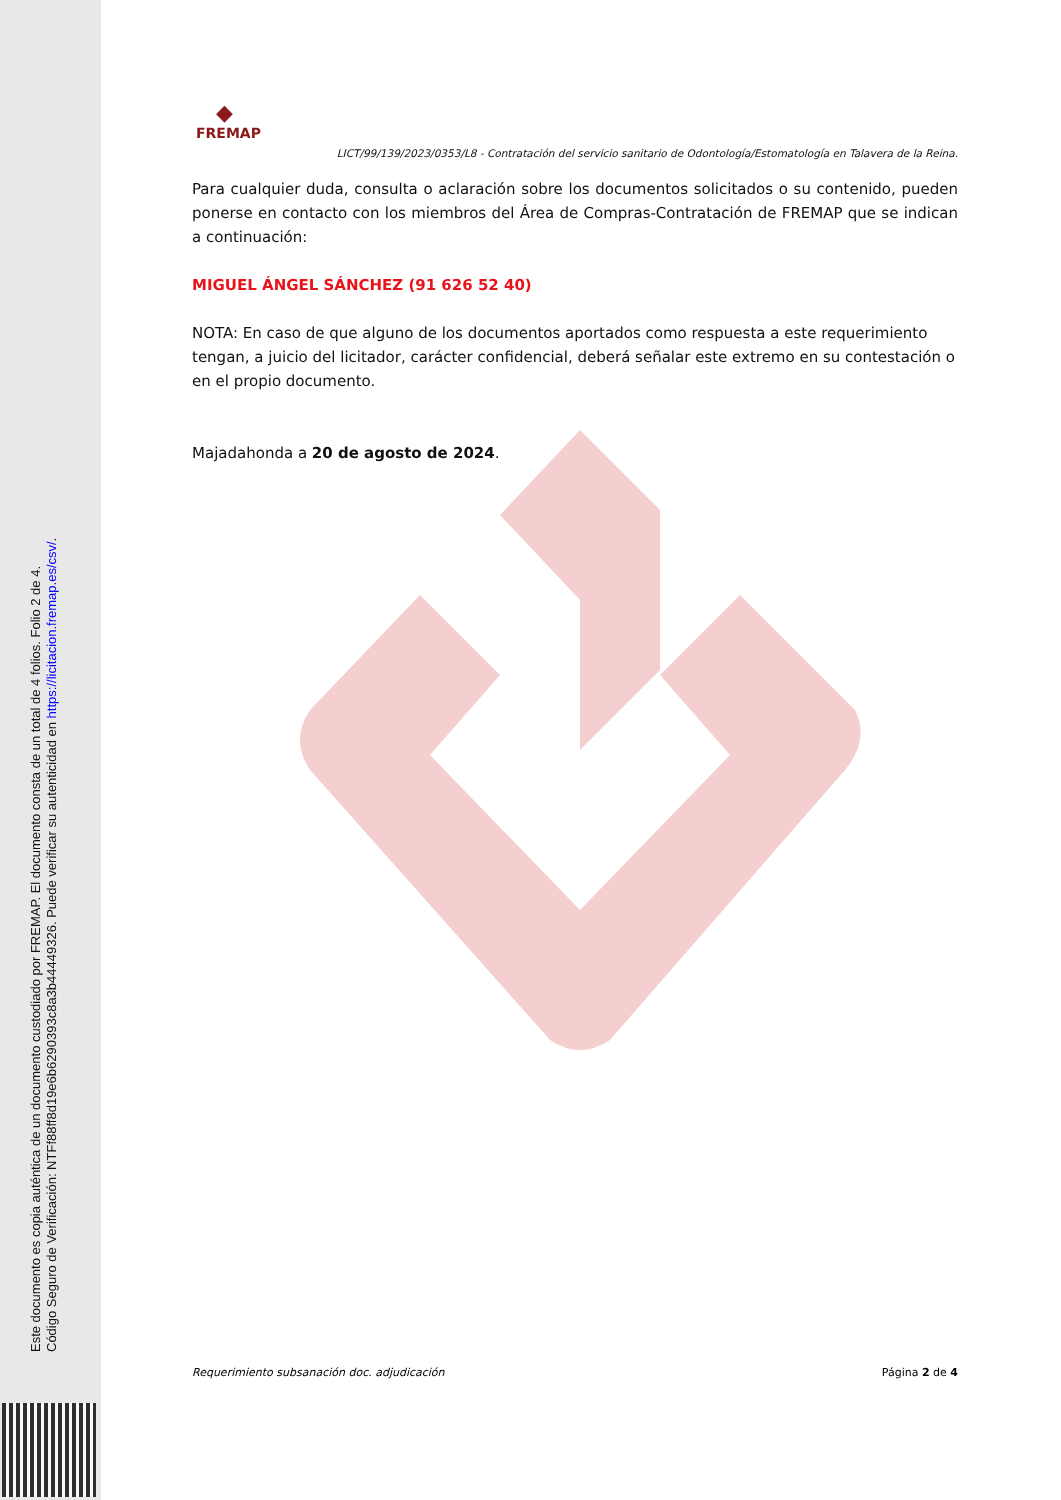Este documento es copia auténtica de un documento custodiado por FREMAP. El documento consta de un total de 4 folios. Folio 2 de 4.
Código Seguro de Verificación: NTFf88ff8d19e6b6290393c8a3b44449326. Puede verificar su autenticidad en https://licitacion.fremap.es/csv/.
◆
FREMAP
LICT/99/139/2023/0353/L8 - Contratación del servicio sanitario de Odontología/Estomatología en Talavera de la Reina.
Para cualquier duda, consulta o aclaración sobre los documentos solicitados o su contenido, pueden ponerse en contacto con los miembros del Área de Compras-Contratación de FREMAP que se indican a continuación:
MIGUEL ÁNGEL SÁNCHEZ (91 626 52 40)
NOTA: En caso de que alguno de los documentos aportados como respuesta a este requerimiento tengan, a juicio del licitador, carácter confidencial, deberá señalar este extremo en su contestación o en el propio documento.
Majadahonda a 20 de agosto de 2024.
Requerimiento subsanación doc. adjudicación Página 2 de 4